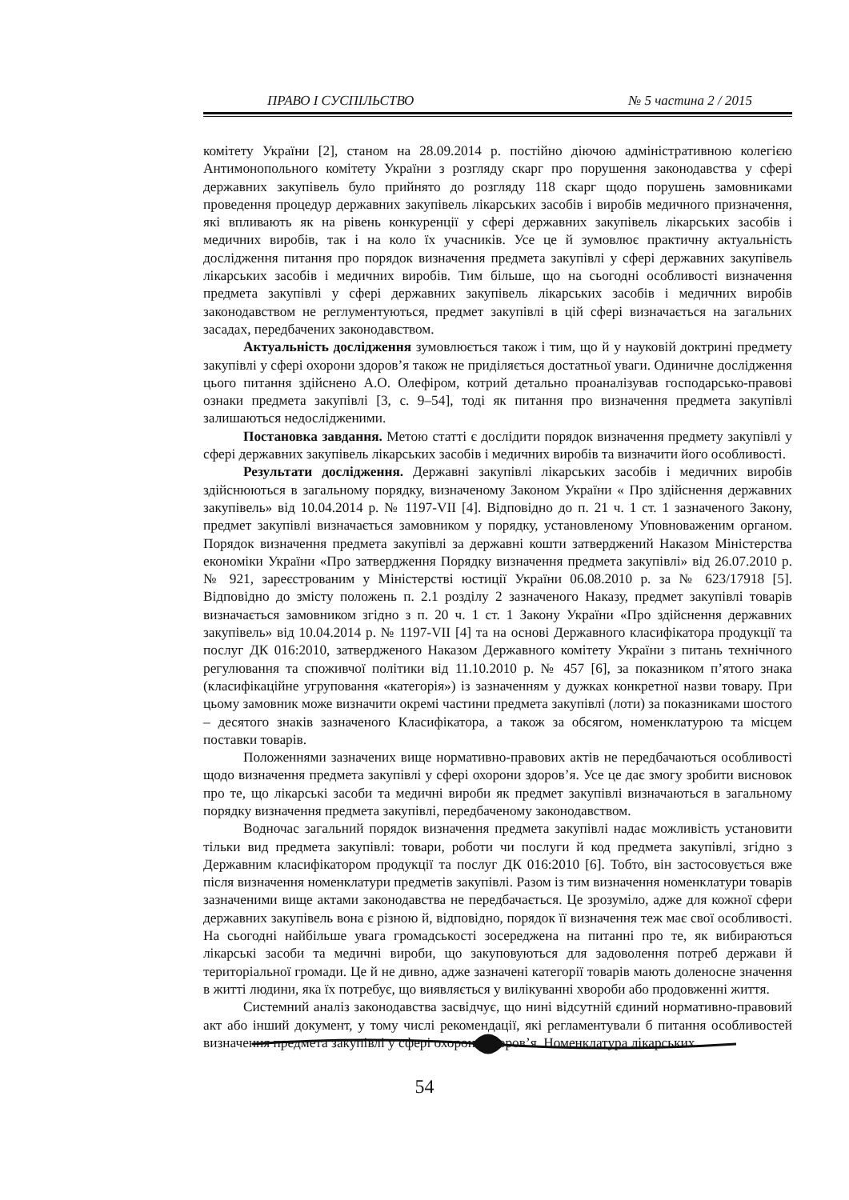ПРАВО І СУСПІЛЬСТВО № 5 частина 2 / 2015
комітету України [2], станом на 28.09.2014 р. постійно діючою адміністративною колегією Антимонопольного комітету України з розгляду скарг про порушення законодавства у сфері державних закупівель було прийнято до розгляду 118 скарг щодо порушень замовниками проведення процедур державних закупівель лікарських засобів і виробів медичного призначення, які впливають як на рівень конкуренції у сфері державних закупівель лікарських засобів і медичних виробів, так і на коло їх учасників. Усе це й зумовлює практичну актуальність дослідження питання про порядок визначення предмета закупівлі у сфері державних закупівель лікарських засобів і медичних виробів. Тим більше, що на сьогодні особливості визначення предмета закупівлі у сфері державних закупівель лікарських засобів і медичних виробів законодавством не реглументуються, предмет закупівлі в цій сфері визначається на загальних засадах, передбачених законодавством.
Актуальність дослідження зумовлюється також і тим, що й у науковій доктрині предмету закупівлі у сфері охорони здоров’я також не приділяється достатньої уваги. Одиничне дослідження цього питання здійснено А.О. Олефіром, котрий детально проаналізував господарсько-правові ознаки предмета закупівлі [3, с. 9–54], тоді як питання про визначення предмета закупівлі залишаються недослідженими.
Постановка завдання. Метою статті є дослідити порядок визначення предмету закупівлі у сфері державних закупівель лікарських засобів і медичних виробів та визначити його особливості.
Результати дослідження. Державні закупівлі лікарських засобів і медичних виробів здійснюються в загальному порядку, визначеному Законом України « Про здійснення державних закупівель» від 10.04.2014 р. № 1197-VII [4]. Відповідно до п. 21 ч. 1 ст. 1 зазначеного Закону, предмет закупівлі визначається замовником у порядку, установленому Уповноваженим органом. Порядок визначення предмета закупівлі за державні кошти затверджений Наказом Міністерства економіки України «Про затвердження Порядку визначення предмета закупівлі» від 26.07.2010 р. № 921, зареєстрованим у Міністерстві юстиції України 06.08.2010 р. за № 623/17918 [5]. Відповідно до змісту положень п. 2.1 розділу 2 зазначеного Наказу, предмет закупівлі товарів визначається замовником згідно з п. 20 ч. 1 ст. 1 Закону України «Про здійснення державних закупівель» від 10.04.2014 р. № 1197-VII [4] та на основі Державного класифікатора продукції та послуг ДК 016:2010, затвердженого Наказом Державного комітету України з питань технічного регулювання та споживчої політики від 11.10.2010 р. № 457 [6], за показником п’ятого знака (класифікаційне угруповання «категорія») із зазначенням у дужках конкретної назви товару. При цьому замовник може визначити окремі частини предмета закупівлі (лоти) за показниками шостого – десятого знаків зазначеного Класифікатора, а також за обсягом, номенклатурою та місцем поставки товарів.
Положеннями зазначених вище нормативно-правових актів не передбачаються особливості щодо визначення предмета закупівлі у сфері охорони здоров’я. Усе це дає змогу зробити висновок про те, що лікарські засоби та медичні вироби як предмет закупівлі визначаються в загальному порядку визначення предмета закупівлі, передбаченому законодавством.
Водночас загальний порядок визначення предмета закупівлі надає можливість установити тільки вид предмета закупівлі: товари, роботи чи послуги й код предмета закупівлі, згідно з Державним класифікатором продукції та послуг ДК 016:2010 [6]. Тобто, він застосовується вже після визначення номенклатури предметів закупівлі. Разом із тим визначення номенклатури товарів зазначеними вище актами законодавства не передбачається. Це зрозуміло, адже для кожної сфери державних закупівель вона є різною й, відповідно, порядок її визначення теж має свої особливості. На сьогодні найбільше увага громадськості зосереджена на питанні про те, як вибираються лікарські засоби та медичні вироби, що закуповуються для задоволення потреб держави й територіальної громади. Це й не дивно, адже зазначені категорії товарів мають доленосне значення в житті людини, яка їх потребує, що виявляється у вилікуванні хвороби або продовженні життя.
Системний аналіз законодавства засвідчує, що нині відсутній єдиний нормативно-правовий акт або інший документ, у тому числі рекомендації, які регламентували б питання особливостей визначення предмета закупівлі у сфері охорони здоров’я. Номенклатура лікарських
54